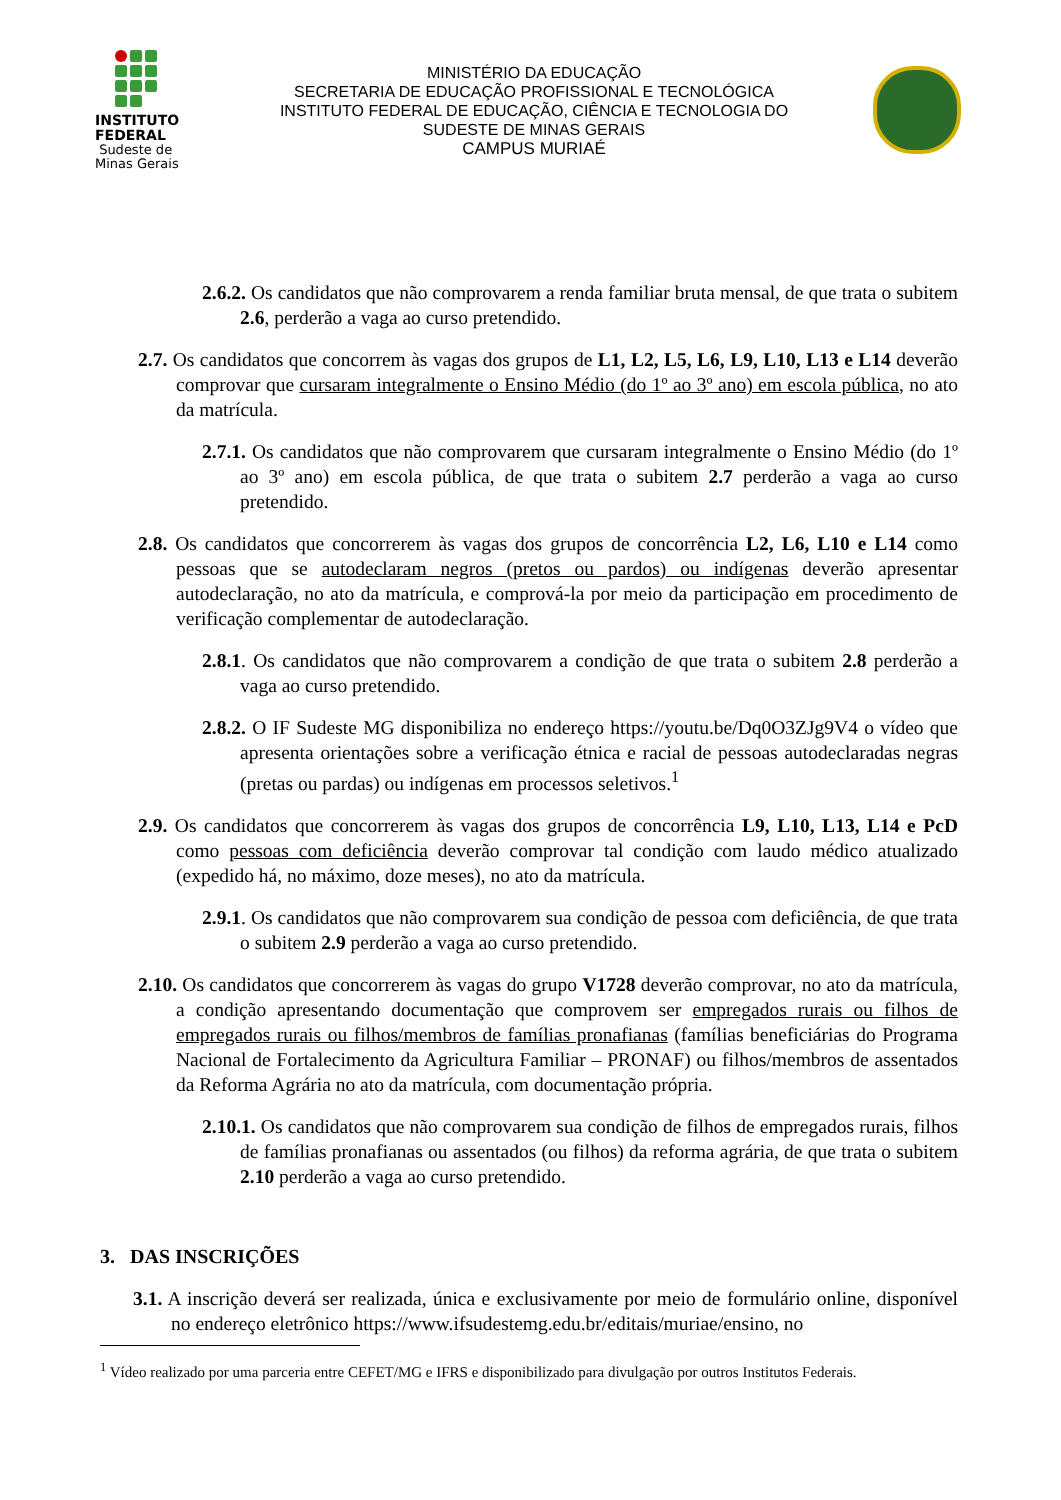INSTITUTO
FEDERAL
Sudeste de
Minas Gerais
MINISTÉRIO DA EDUCAÇÃO
SECRETARIA DE EDUCAÇÃO PROFISSIONAL E TECNOLÓGICA
INSTITUTO FEDERAL DE EDUCAÇÃO, CIÊNCIA E TECNOLOGIA DO
SUDESTE DE MINAS GERAIS
CAMPUS MURIAÉ
2.6.2. Os candidatos que não comprovarem a renda familiar bruta mensal, de que trata o subitem 2.6, perderão a vaga ao curso pretendido.
2.7. Os candidatos que concorrem às vagas dos grupos de L1, L2, L5, L6, L9, L10, L13 e L14 deverão comprovar que cursaram integralmente o Ensino Médio (do 1º ao 3º ano) em escola pública, no ato da matrícula.
2.7.1. Os candidatos que não comprovarem que cursaram integralmente o Ensino Médio (do 1º ao 3º ano) em escola pública, de que trata o subitem 2.7 perderão a vaga ao curso pretendido.
2.8. Os candidatos que concorrerem às vagas dos grupos de concorrência L2, L6, L10 e L14 como pessoas que se autodeclaram negros (pretos ou pardos) ou indígenas deverão apresentar autodeclaração, no ato da matrícula, e comprová-la por meio da participação em procedimento de verificação complementar de autodeclaração.
2.8.1. Os candidatos que não comprovarem a condição de que trata o subitem 2.8 perderão a vaga ao curso pretendido.
2.8.2. O IF Sudeste MG disponibiliza no endereço https://youtu.be/Dq0O3ZJg9V4 o vídeo que apresenta orientações sobre a verificação étnica e racial de pessoas autodeclaradas negras (pretas ou pardas) ou indígenas em processos seletivos.<sup>1</sup>
2.9. Os candidatos que concorrerem às vagas dos grupos de concorrência L9, L10, L13, L14 e PcD como pessoas com deficiência deverão comprovar tal condição com laudo médico atualizado (expedido há, no máximo, doze meses), no ato da matrícula.
2.9.1. Os candidatos que não comprovarem sua condição de pessoa com deficiência, de que trata o subitem 2.9 perderão a vaga ao curso pretendido.
2.10. Os candidatos que concorrerem às vagas do grupo V1728 deverão comprovar, no ato da matrícula, a condição apresentando documentação que comprovem ser empregados rurais ou filhos de empregados rurais ou filhos/membros de famílias pronafianas (famílias beneficiárias do Programa Nacional de Fortalecimento da Agricultura Familiar – PRONAF) ou filhos/membros de assentados da Reforma Agrária no ato da matrícula, com documentação própria.
2.10.1. Os candidatos que não comprovarem sua condição de filhos de empregados rurais, filhos de famílias pronafianas ou assentados (ou filhos) da reforma agrária, de que trata o subitem 2.10 perderão a vaga ao curso pretendido.
3. DAS INSCRIÇÕES
3.1. A inscrição deverá ser realizada, única e exclusivamente por meio de formulário online, disponível no endereço eletrônico https://www.ifsudestemg.edu.br/editais/muriae/ensino, no
<sup>1</sup> Vídeo realizado por uma parceria entre CEFET/MG e IFRS e disponibilizado para divulgação por outros Institutos Federais.